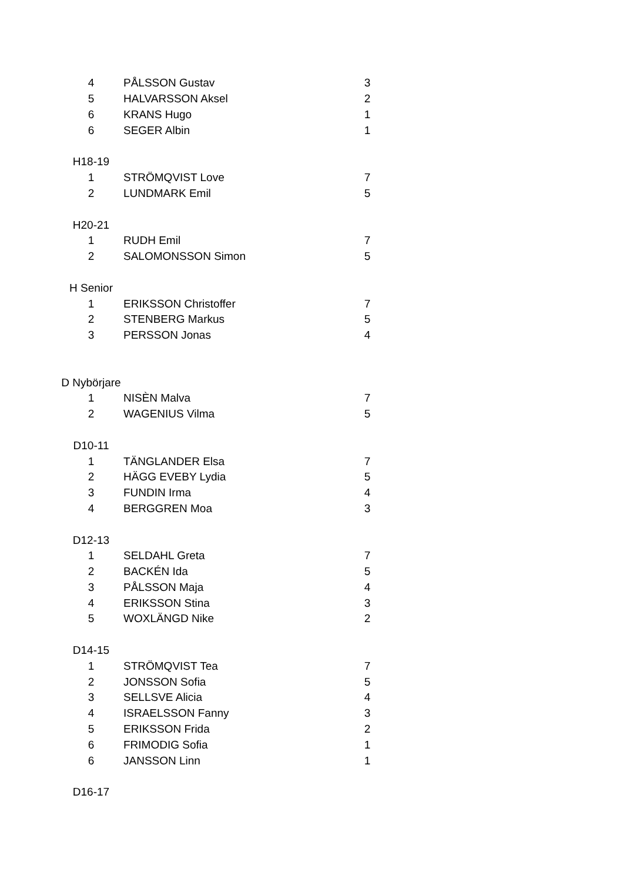| 4 | PÅLSSON Gustav | 3 |
| 5 | HALVARSSON Aksel | 2 |
| 6 | KRANS Hugo | 1 |
| 6 | SEGER Albin | 1 |
| H18-19 | | |
| 1 | STRÖMQVIST Love | 7 |
| 2 | LUNDMARK Emil | 5 |
| H20-21 | | |
| 1 | RUDH Emil | 7 |
| 2 | SALOMONSSON Simon | 5 |
| H Senior | | |
| 1 | ERIKSSON Christoffer | 7 |
| 2 | STENBERG Markus | 5 |
| 3 | PERSSON Jonas | 4 |
| D Nybörjare | | |
| 1 | NISÈN Malva | 7 |
| 2 | WAGENIUS Vilma | 5 |
| D10-11 | | |
| 1 | TÄNGLANDER Elsa | 7 |
| 2 | HÄGG EVEBY Lydia | 5 |
| 3 | FUNDIN Irma | 4 |
| 4 | BERGGREN Moa | 3 |
| D12-13 | | |
| 1 | SELDAHL Greta | 7 |
| 2 | BACKÉN Ida | 5 |
| 3 | PÅLSSON Maja | 4 |
| 4 | ERIKSSON Stina | 3 |
| 5 | WOXLÄNGD Nike | 2 |
| D14-15 | | |
| 1 | STRÖMQVIST Tea | 7 |
| 2 | JONSSON Sofia | 5 |
| 3 | SELLSVE Alicia | 4 |
| 4 | ISRAELSSON Fanny | 3 |
| 5 | ERIKSSON Frida | 2 |
| 6 | FRIMODIG Sofia | 1 |
| 6 | JANSSON Linn | 1 |
| D16-17 | | |